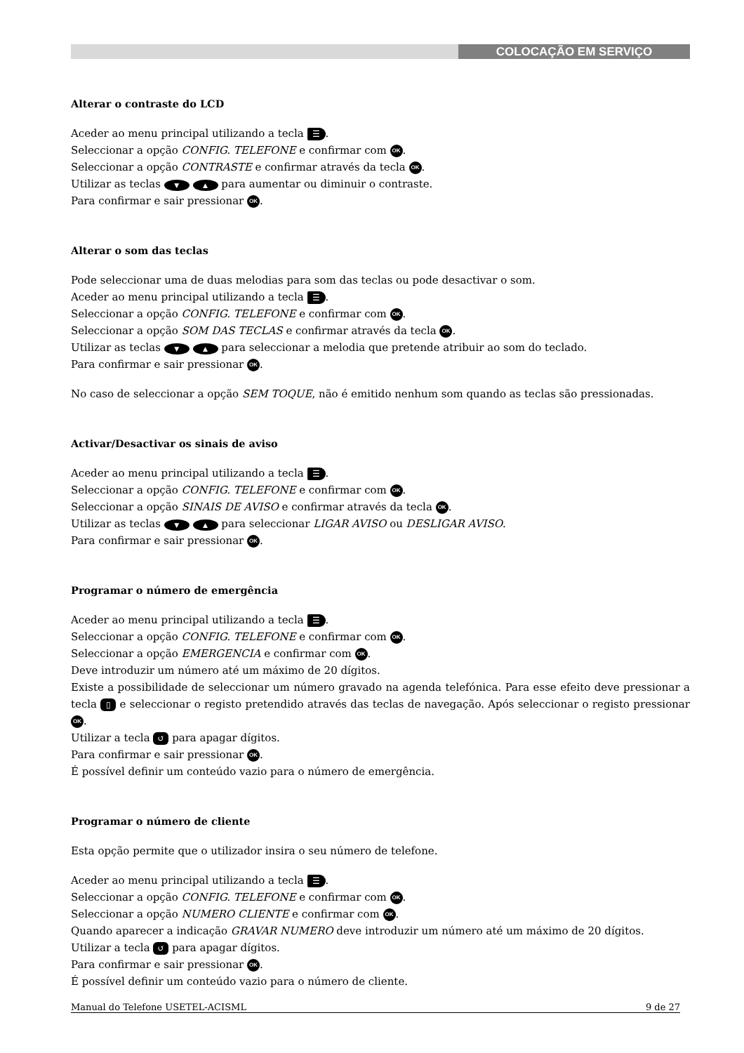COLOCAÇÃO EM SERVIÇO
Alterar o contraste do LCD
Aceder ao menu principal utilizando a tecla ☰.
Seleccionar a opção CONFIG. TELEFONE e confirmar com OK.
Seleccionar a opção CONTRASTE e confirmar através da tecla OK.
Utilizar as teclas ▼ ▲ para aumentar ou diminuir o contraste.
Para confirmar e sair pressionar OK.
Alterar o som das teclas
Pode seleccionar uma de duas melodias para som das teclas ou pode desactivar o som.
Aceder ao menu principal utilizando a tecla ☰.
Seleccionar a opção CONFIG. TELEFONE e confirmar com OK.
Seleccionar a opção SOM DAS TECLAS e confirmar através da tecla OK.
Utilizar as teclas ▼ ▲ para seleccionar a melodia que pretende atribuir ao som do teclado.
Para confirmar e sair pressionar OK.
No caso de seleccionar a opção SEM TOQUE, não é emitido nenhum som quando as teclas são pressionadas.
Activar/Desactivar os sinais de aviso
Aceder ao menu principal utilizando a tecla ☰.
Seleccionar a opção CONFIG. TELEFONE e confirmar com OK.
Seleccionar a opção SINAIS DE AVISO e confirmar através da tecla OK.
Utilizar as teclas ▼ ▲ para seleccionar LIGAR AVISO ou DESLIGAR AVISO.
Para confirmar e sair pressionar OK.
Programar o número de emergência
Aceder ao menu principal utilizando a tecla ☰.
Seleccionar a opção CONFIG. TELEFONE e confirmar com OK.
Seleccionar a opção EMERGENCIA e confirmar com OK.
Deve introduzir um número até um máximo de 20 dígitos.
Existe a possibilidade de seleccionar um número gravado na agenda telefónica. Para esse efeito deve pressionar a tecla ▯ e seleccionar o registo pretendido através das teclas de navegação. Após seleccionar o registo pressionar OK.
Utilizar a tecla ↺ para apagar dígitos.
Para confirmar e sair pressionar OK.
É possível definir um conteúdo vazio para o número de emergência.
Programar o número de cliente
Esta opção permite que o utilizador insira o seu número de telefone.
Aceder ao menu principal utilizando a tecla ☰.
Seleccionar a opção CONFIG. TELEFONE e confirmar com OK.
Seleccionar a opção NUMERO CLIENTE e confirmar com OK.
Quando aparecer a indicação GRAVAR NUMERO deve introduzir um número até um máximo de 20 dígitos.
Utilizar a tecla ↺ para apagar dígitos.
Para confirmar e sair pressionar OK.
É possível definir um conteúdo vazio para o número de cliente.
Manual do Telefone USETEL-ACISML 9 de 27